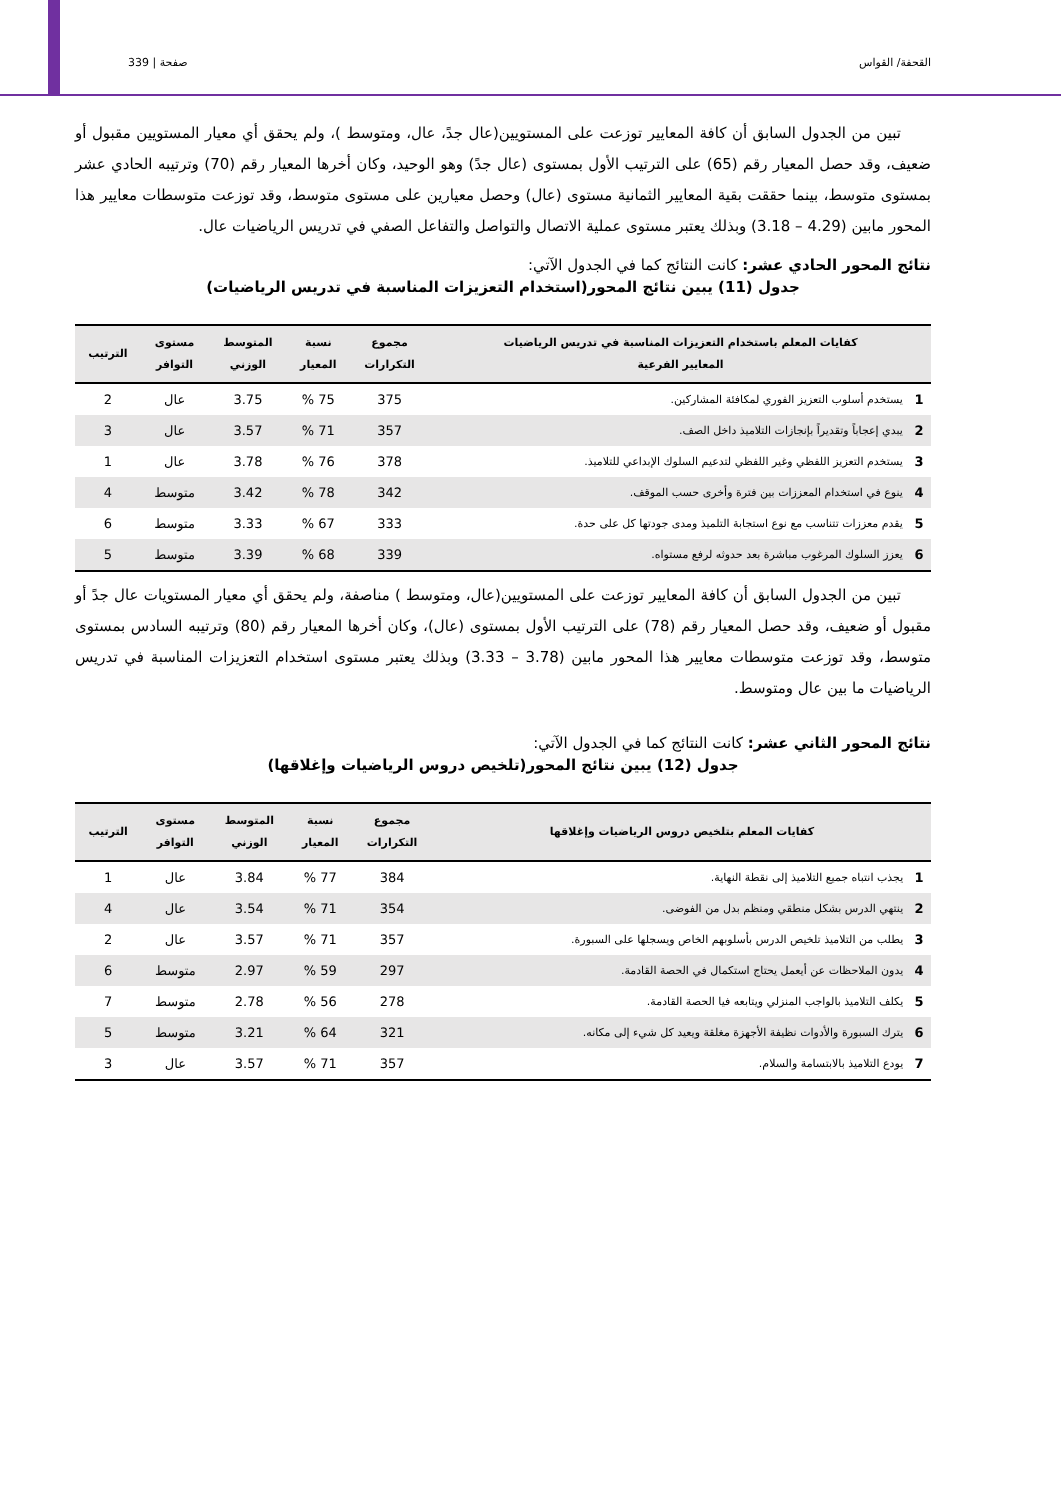القحفة/ القواس صفحة | 339
تبين من الجدول السابق أن كافة المعايير توزعت على المستويين(عال جدً، عال، ومتوسط )، ولم يحقق أي معيار المستويين مقبول أو ضعيف، وقد حصل المعيار رقم (65) على الترتيب الأول بمستوى (عال جدً) وهو الوحيد، وكان أخرها المعيار رقم (70) وترتيبه الحادي عشر بمستوى متوسط، بينما حققت بقية المعايير الثمانية مستوى (عال) وحصل معيارين على مستوى متوسط، وقد توزعت متوسطات معايير هذا المحور مابين (4.29 – 3.18) وبذلك يعتبر مستوى عملية الاتصال والتواصل والتفاعل الصفي في تدريس الرياضيات عال.
نتائج المحور الحادي عشر: كانت النتائج كما في الجدول الآتي:
جدول (11) يبين نتائج المحور(استخدام التعزيزات المناسبة في تدريس الرياضيات)
| كفايات المعلم باستخدام التعزيزات المناسبة في تدريس الرياضيات المعايير الفرعية | | مجموع التكرارات | نسبة المعيار | المتوسط الوزني | مستوى التوافر | الترتيب |
| --- | --- | --- | --- | --- | --- | --- |
| 1 | يستخدم أسلوب التعزيز الفوري لمكافئة المشاركين. | 375 | 75 % | 3.75 | عال | 2 |
| 2 | يبدي إعجاباً وتقديراً بإنجازات التلاميذ داخل الصف. | 357 | 71 % | 3.57 | عال | 3 |
| 3 | يستخدم التعزيز اللفظي وغير اللفظي لتدعيم السلوك الإبداعي للتلاميذ. | 378 | 76 % | 3.78 | عال | 1 |
| 4 | ينوع في استخدام المعززات بين فترة وأخرى حسب الموقف. | 342 | 78 % | 3.42 | متوسط | 4 |
| 5 | يقدم معززات تتناسب مع نوع استجابة التلميذ ومدى جودتها كل على حدة. | 333 | 67 % | 3.33 | متوسط | 6 |
| 6 | يعزز السلوك المرغوب مباشرة بعد حدوثه لرفع مستواه. | 339 | 68 % | 3.39 | متوسط | 5 |
تبين من الجدول السابق أن كافة المعايير توزعت على المستويين(عال، ومتوسط ) مناصفة، ولم يحقق أي معيار المستويات عال جدً أو مقبول أو ضعيف، وقد حصل المعيار رقم (78) على الترتيب الأول بمستوى (عال)، وكان أخرها المعيار رقم (80) وترتيبه السادس بمستوى متوسط، وقد توزعت متوسطات معايير هذا المحور مابين (3.78 – 3.33) وبذلك يعتبر مستوى استخدام التعزيزات المناسبة في تدريس الرياضيات ما بين عال ومتوسط.
نتائج المحور الثاني عشر: كانت النتائج كما في الجدول الآتي:
جدول (12) يبين نتائج المحور(تلخيص دروس الرياضيات وإغلاقها)
| كفايات المعلم بتلخيص دروس الرياضيات وإغلاقها | | مجموع التكرارات | نسبة المعيار | المتوسط الوزني | مستوى التوافر | الترتيب |
| --- | --- | --- | --- | --- | --- | --- |
| 1 | يجذب انتباه جميع التلاميذ إلى نقطة النهاية. | 384 | 77 % | 3.84 | عال | 1 |
| 2 | ينتهي الدرس بشكل منطقي ومنظم بدل من الفوضى. | 354 | 71 % | 3.54 | عال | 4 |
| 3 | يطلب من التلاميذ تلخيص الدرس بأسلوبهم الخاص ويسجلها على السبورة. | 357 | 71 % | 3.57 | عال | 2 |
| 4 | يدون الملاحظات عن أيعمل يحتاج استكمال في الحصة القادمة. | 297 | 59 % | 2.97 | متوسط | 6 |
| 5 | يكلف التلاميذ بالواجب المنزلي ويتابعه فيا الحصة القادمة. | 278 | 56 % | 2.78 | متوسط | 7 |
| 6 | يترك السبورة والأدوات نظيفة الأجهزة مغلقة ويعيد كل شيء إلى مكانه. | 321 | 64 % | 3.21 | متوسط | 5 |
| 7 | يودع التلاميذ بالابتسامة والسلام. | 357 | 71 % | 3.57 | عال | 3 |